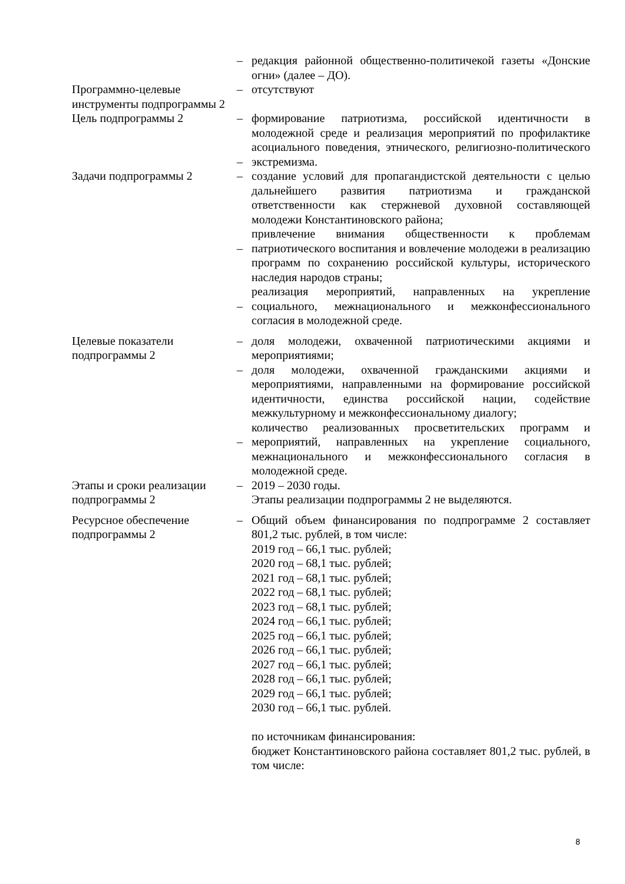| | – | редакция районной общественно-политичекой газеты «Донские огни» (далее – ДО). |
| Программно-целевые инструменты подпрограммы 2 | – | отсутствуют |
| Цель подпрограммы 2 | – – | формирование патриотизма, российской идентичности в молодежной среде и реализация мероприятий по профилактике асоциального поведения, этнического, религиозно-политического экстремизма. |
| Задачи подпрограммы 2 | – – – | создание условий для пропагандистской деятельности с целью дальнейшего развития патриотизма и гражданской ответственности как стержневой духовной составляющей молодежи Константиновского района; привлечение внимания общественности к проблемам патриотического воспитания и вовлечение молодежи в реализацию программ по сохранению российской культуры, исторического наследия народов страны; реализация мероприятий, направленных на укрепление социального, межнационального и межконфессионального согласия в молодежной среде. |
| Целевые показатели подпрограммы 2 | – – – | доля молодежи, охваченной патриотическими акциями и мероприятиями; доля молодежи, охваченной гражданскими акциями и мероприятиями, направленными на формирование российской идентичности, единства российской нации, содействие межкультурному и межконфессиональному диалогу; количество реализованных просветительских программ и мероприятий, направленных на укрепление социального, межнационального и межконфессионального согласия в молодежной среде. |
| Этапы и сроки реализации подпрограммы 2 | – | 2019 – 2030 годы. Этапы реализации подпрограммы 2 не выделяются. |
| Ресурсное обеспечение подпрограммы 2 | – | Общий объем финансирования по подпрограмме 2 составляет 801,2 тыс. рублей, в том числе: 2019 год – 66,1 тыс. рублей; 2020 год – 68,1 тыс. рублей; 2021 год – 68,1 тыс. рублей; 2022 год – 68,1 тыс. рублей; 2023 год – 68,1 тыс. рублей; 2024 год – 66,1 тыс. рублей; 2025 год – 66,1 тыс. рублей; 2026 год – 66,1 тыс. рублей; 2027 год – 66,1 тыс. рублей; 2028 год – 66,1 тыс. рублей; 2029 год – 66,1 тыс. рублей; 2030 год – 66,1 тыс. рублей. по источникам финансирования: бюджет Константиновского района составляет 801,2 тыс. рублей, в том числе: |
8